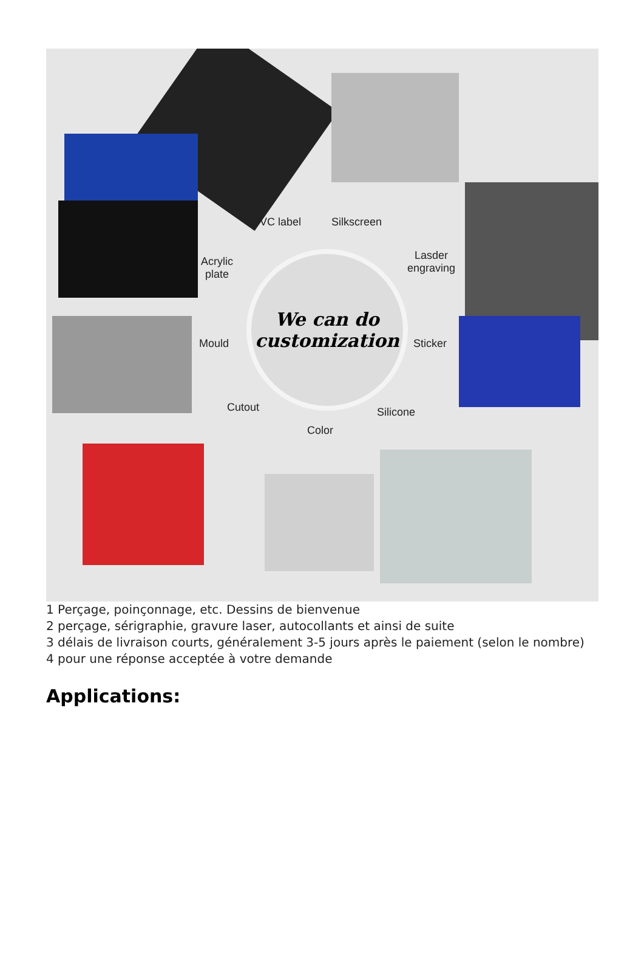PVC label Silkscreen
Acrylic
plate
Lasder
engraving
Mould Sticker
Cutout
Color
Silicone
We can do
customization
1 Perçage, poinçonnage, etc. Dessins de bienvenue
2 perçage, sérigraphie, gravure laser, autocollants et ainsi de suite
3 délais de livraison courts, généralement 3-5 jours après le paiement (selon le nombre)
4 pour une réponse acceptée à votre demande
Applications: